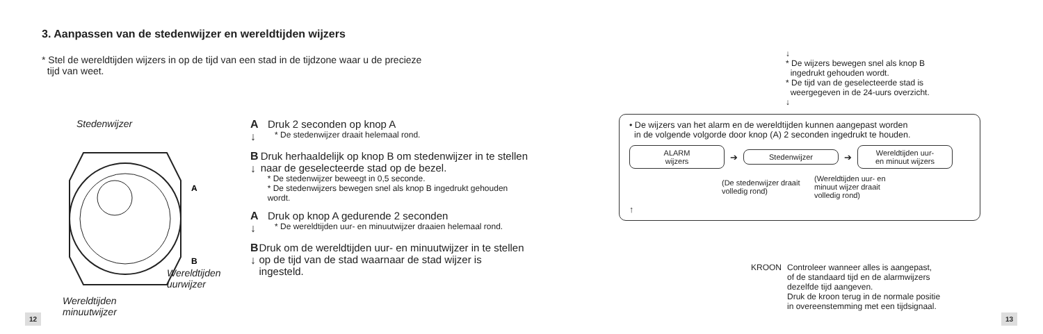3. Aanpassen van de stedenwijzer en wereldtijden wijzers
* Stel de wereldtijden wijzers in op de tijd van een stad in de tijdzone waar u de precieze
tijd van weet.
Stedenwijzer
A
B
Wereldtijden
uurwijzer
Wereldtijden
minuutwijzer
A
↓
Druk 2 seconden op knop A
* De stedenwijzer draait helemaal rond.
B
↓
Druk herhaaldelijk op knop B om stedenwijzer in te stellen naar de geselecteerde stad op de bezel.
* De stedenwijzer beweegt in 0,5 seconde.
* De stedenwijzers bewegen snel als knop B ingedrukt gehouden wordt.
A
↓
Druk op knop A gedurende 2 seconden
* De wereldtijden uur- en minuutwijzer draaien helemaal rond.
B
↓
Druk om de wereldtijden uur- en minuutwijzer in te stellen op de tijd van de stad waarnaar de stad wijzer is ingesteld.
12
↓
* De wijzers bewegen snel als knop B
ingedrukt gehouden wordt.
* De tijd van de geselecteerde stad is
weergegeven in de 24-uurs overzicht.
↓
• De wijzers van het alarm en de wereldtijden kunnen aangepast worden
in de volgende volgorde door knop (A) 2 seconden ingedrukt te houden.
ALARM
wijzers
➔
Stedenwijzer
➔
Wereldtijden uur-
en minuut wijzers
(De stedenwijzer draait volledig rond) (Wereldtijden uur- en minuut wijzer draait volledig rond)
↑
KROON Controleer wanneer alles is aangepast,
of de standaard tijd en de alarmwijzers
dezelfde tijd aangeven.
Druk de kroon terug in de normale positie
in overeenstemming met een tijdsignaal.
13